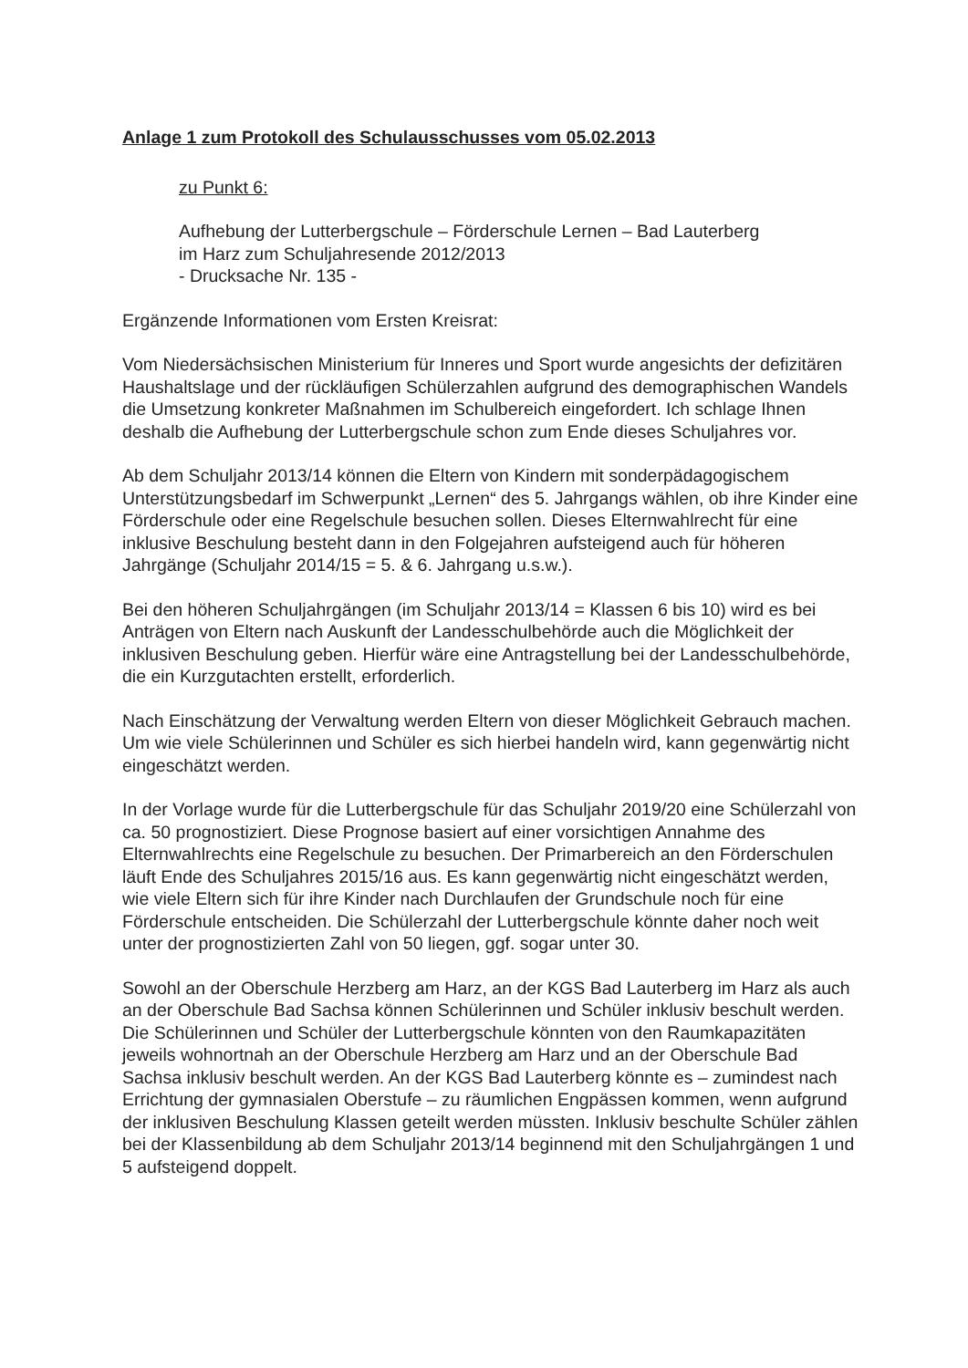Anlage 1 zum Protokoll des Schulausschusses vom 05.02.2013
zu Punkt 6:
Aufhebung der Lutterbergschule – Förderschule Lernen – Bad Lauterberg
im Harz zum Schuljahresende 2012/2013
- Drucksache Nr. 135 -
Ergänzende Informationen vom Ersten Kreisrat:
Vom Niedersächsischen Ministerium für Inneres und Sport wurde angesichts der defizitären Haushaltslage und der rückläufigen Schülerzahlen aufgrund des demographischen Wandels die Umsetzung konkreter Maßnahmen im Schulbereich eingefordert. Ich schlage Ihnen deshalb die Aufhebung der Lutterbergschule schon zum Ende dieses Schuljahres vor.
Ab dem Schuljahr 2013/14 können die Eltern von Kindern mit sonderpädagogischem Unterstützungsbedarf im Schwerpunkt „Lernen“ des 5. Jahrgangs wählen, ob ihre Kinder eine Förderschule oder eine Regelschule besuchen sollen. Dieses Elternwahlrecht für eine inklusive Beschulung besteht dann in den Folgejahren aufsteigend auch für höheren Jahrgänge (Schuljahr 2014/15 = 5. & 6. Jahrgang u.s.w.).
Bei den höheren Schuljahrgängen (im Schuljahr 2013/14 = Klassen 6 bis 10) wird es bei Anträgen von Eltern nach Auskunft der Landesschulbehörde auch die Möglichkeit der inklusiven Beschulung geben. Hierfür wäre eine Antragstellung bei der Landesschulbehörde, die ein Kurzgutachten erstellt, erforderlich.
Nach Einschätzung der Verwaltung werden Eltern von dieser Möglichkeit Gebrauch machen. Um wie viele Schülerinnen und Schüler es sich hierbei handeln wird, kann gegenwärtig nicht eingeschätzt werden.
In der Vorlage wurde für die Lutterbergschule für das Schuljahr 2019/20 eine Schülerzahl von ca. 50 prognostiziert. Diese Prognose basiert auf einer vorsichtigen Annahme des Elternwahlrechts eine Regelschule zu besuchen. Der Primarbereich an den Förderschulen läuft Ende des Schuljahres 2015/16 aus. Es kann gegenwärtig nicht eingeschätzt werden, wie viele Eltern sich für ihre Kinder nach Durchlaufen der Grundschule noch für eine Förderschule entscheiden. Die Schülerzahl der Lutterbergschule könnte daher noch weit unter der prognostizierten Zahl von 50 liegen, ggf. sogar unter 30.
Sowohl an der Oberschule Herzberg am Harz, an der KGS Bad Lauterberg im Harz als auch an der Oberschule Bad Sachsa können Schülerinnen und Schüler inklusiv beschult werden. Die Schülerinnen und Schüler der Lutterbergschule könnten von den Raumkapazitäten jeweils wohnortnah an der Oberschule Herzberg am Harz und an der Oberschule Bad Sachsa inklusiv beschult werden. An der KGS Bad Lauterberg könnte es – zumindest nach Errichtung der gymnasialen Oberstufe – zu räumlichen Engpässen kommen, wenn aufgrund der inklusiven Beschulung Klassen geteilt werden müssten. Inklusiv beschulte Schüler zählen bei der Klassenbildung ab dem Schuljahr 2013/14 beginnend mit den Schuljahrgängen 1 und 5 aufsteigend doppelt.